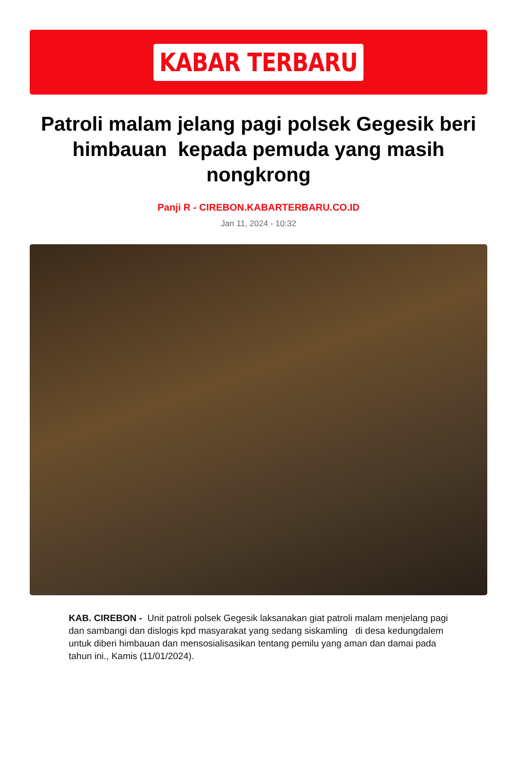KABAR TERBARU
Patroli malam jelang pagi polsek Gegesik beri himbauan kepada pemuda yang masih nongkrong
Panji R - CIREBON.KABARTERBARU.CO.ID
Jan 11, 2024 - 10:32
KAB. CIREBON - Unit patroli polsek Gegesik laksanakan giat patroli malam menjelang pagi dan sambangi dan dislogis kpd masyarakat yang sedang siskamling di desa kedungdalem untuk diberi himbauan dan mensosialisasikan tentang pemilu yang aman dan damai pada tahun ini., Kamis (11/01/2024).